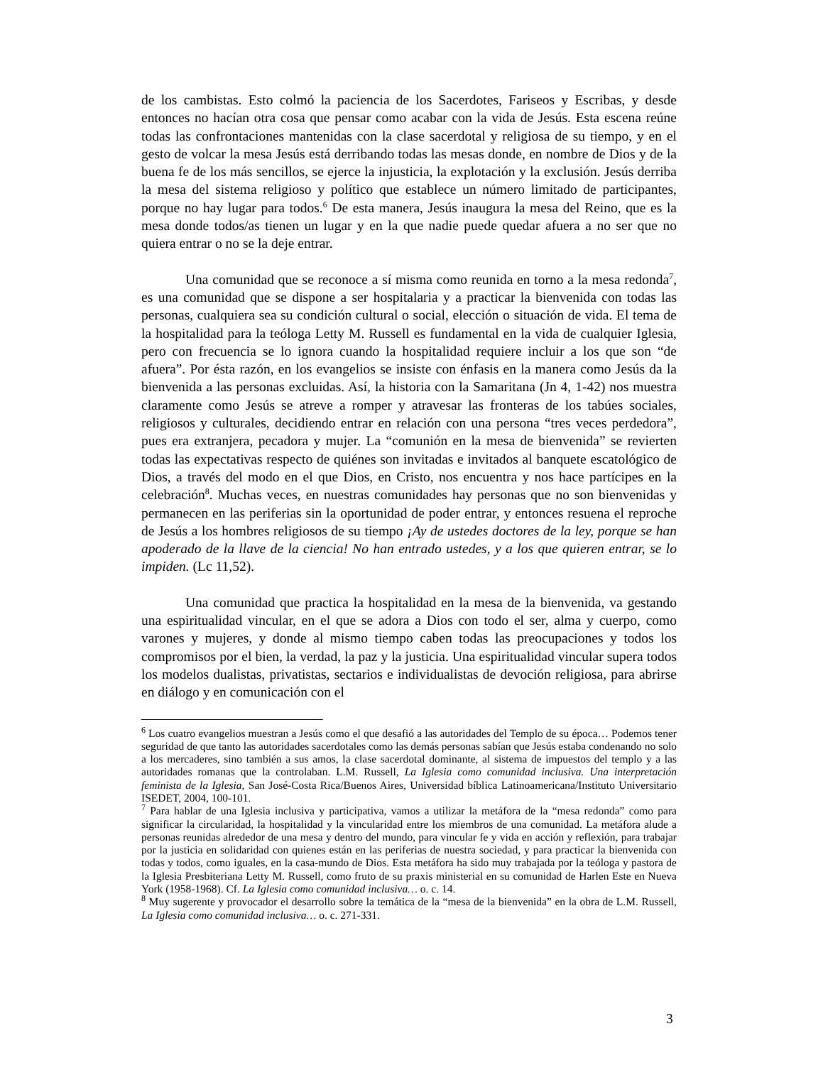de los cambistas. Esto colmó la paciencia de los Sacerdotes, Fariseos y Escribas, y desde entonces no hacían otra cosa que pensar como acabar con la vida de Jesús. Esta escena reúne todas las confrontaciones mantenidas con la clase sacerdotal y religiosa de su tiempo, y en el gesto de volcar la mesa Jesús está derribando todas las mesas donde, en nombre de Dios y de la buena fe de los más sencillos, se ejerce la injusticia, la explotación y la exclusión. Jesús derriba la mesa del sistema religioso y político que establece un número limitado de participantes, porque no hay lugar para todos.<sup>6</sup> De esta manera, Jesús inaugura la mesa del Reino, que es la mesa donde todos/as tienen un lugar y en la que nadie puede quedar afuera a no ser que no quiera entrar o no se la deje entrar.
Una comunidad que se reconoce a sí misma como reunida en torno a la mesa redonda<sup>7</sup>, es una comunidad que se dispone a ser hospitalaria y a practicar la bienvenida con todas las personas, cualquiera sea su condición cultural o social, elección o situación de vida. El tema de la hospitalidad para la teóloga Letty M. Russell es fundamental en la vida de cualquier Iglesia, pero con frecuencia se lo ignora cuando la hospitalidad requiere incluir a los que son “de afuera”. Por ésta razón, en los evangelios se insiste con énfasis en la manera como Jesús da la bienvenida a las personas excluidas. Así, la historia con la Samaritana (Jn 4, 1-42) nos muestra claramente como Jesús se atreve a romper y atravesar las fronteras de los tabúes sociales, religiosos y culturales, decidiendo entrar en relación con una persona “tres veces perdedora”, pues era extranjera, pecadora y mujer. La “comunión en la mesa de bienvenida” se revierten todas las expectativas respecto de quiénes son invitadas e invitados al banquete escatológico de Dios, a través del modo en el que Dios, en Cristo, nos encuentra y nos hace partícipes en la celebración<sup>8</sup>. Muchas veces, en nuestras comunidades hay personas que no son bienvenidas y permanecen en las periferias sin la oportunidad de poder entrar, y entonces resuena el reproche de Jesús a los hombres religiosos de su tiempo ¡Ay de ustedes doctores de la ley, porque se han apoderado de la llave de la ciencia! No han entrado ustedes, y a los que quieren entrar, se lo impiden. (Lc 11,52).
Una comunidad que practica la hospitalidad en la mesa de la bienvenida, va gestando una espiritualidad vincular, en el que se adora a Dios con todo el ser, alma y cuerpo, como varones y mujeres, y donde al mismo tiempo caben todas las preocupaciones y todos los compromisos por el bien, la verdad, la paz y la justicia. Una espiritualidad vincular supera todos los modelos dualistas, privatistas, sectarios e individualistas de devoción religiosa, para abrirse en diálogo y en comunicación con el
<sup>6</sup> Los cuatro evangelios muestran a Jesús como el que desafió a las autoridades del Templo de su época… Podemos tener seguridad de que tanto las autoridades sacerdotales como las demás personas sabían que Jesús estaba condenando no solo a los mercaderes, sino también a sus amos, la clase sacerdotal dominante, al sistema de impuestos del templo y a las autoridades romanas que la controlaban. L.M. Russell, La Iglesia como comunidad inclusiva. Una interpretación feminista de la Iglesia, San José-Costa Rica/Buenos Aires, Universidad bíblica Latinoamericana/Instituto Universitario ISEDET, 2004, 100-101.
<sup>7</sup> Para hablar de una Iglesia inclusiva y participativa, vamos a utilizar la metáfora de la “mesa redonda” como para significar la circularidad, la hospitalidad y la vincularidad entre los miembros de una comunidad. La metáfora alude a personas reunidas alrededor de una mesa y dentro del mundo, para vincular fe y vida en acción y reflexión, para trabajar por la justicia en solidaridad con quienes están en las periferias de nuestra sociedad, y para practicar la bienvenida con todas y todos, como iguales, en la casa-mundo de Dios. Esta metáfora ha sido muy trabajada por la teóloga y pastora de la Iglesia Presbiteriana Letty M. Russell, como fruto de su praxis ministerial en su comunidad de Harlen Este en Nueva York (1958-1968). Cf. La Iglesia como comunidad inclusiva… o. c. 14.
<sup>8</sup> Muy sugerente y provocador el desarrollo sobre la temática de la “mesa de la bienvenida” en la obra de L.M. Russell, La Iglesia como comunidad inclusiva… o. c. 271-331.
3